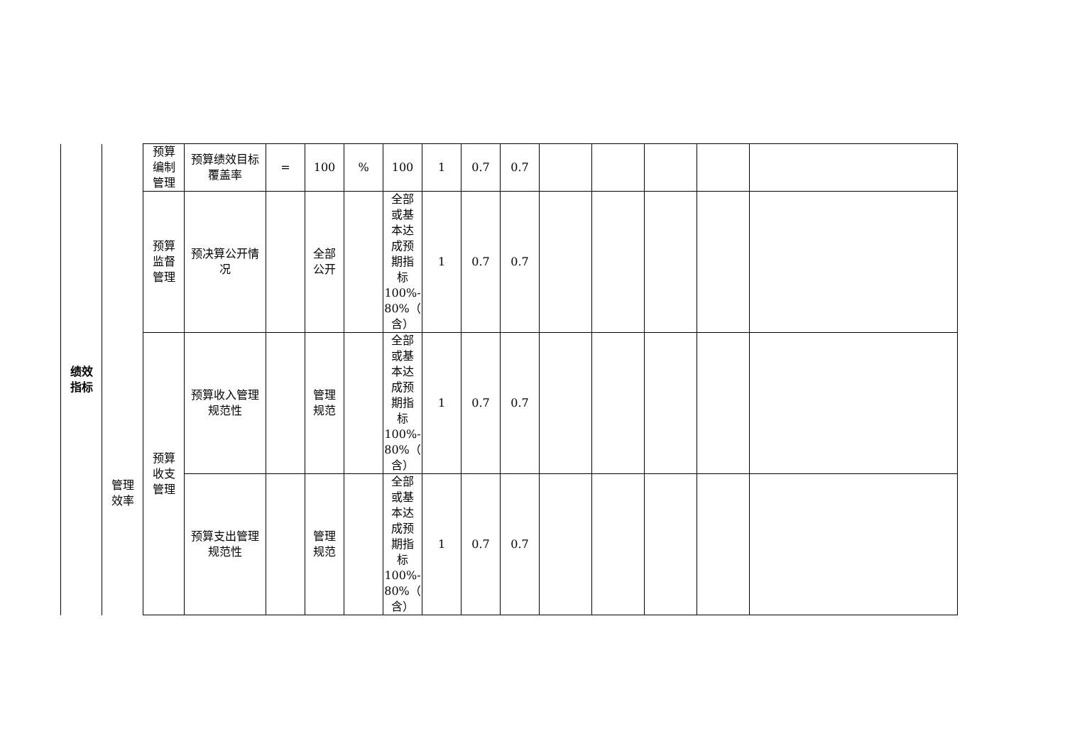| 绩效 指标 | 管理 效率 | 预算 编制 管理 | 预算绩效目标 覆盖率 | = | 100 | % | 100 | 1 | 0.7 | 0.7 | | | | | |
| | | 预算 监督 管理 | 预决算公开情 况 | | 全部 公开 | | 全部 或基 本达 成预 期指 标 100%- 80%（ 含） | 1 | 0.7 | 0.7 | | | | | |
| | | 预算 收支 管理 | 预算收入管理 规范性 | | 管理 规范 | | 全部 或基 本达 成预 期指 标 100%- 80%（ 含） | 1 | 0.7 | 0.7 | | | | | |
| | | | 预算支出管理 规范性 | | 管理 规范 | | 全部 或基 本达 成预 期指 标 100%- 80%（ 含） | 1 | 0.7 | 0.7 | | | | | |